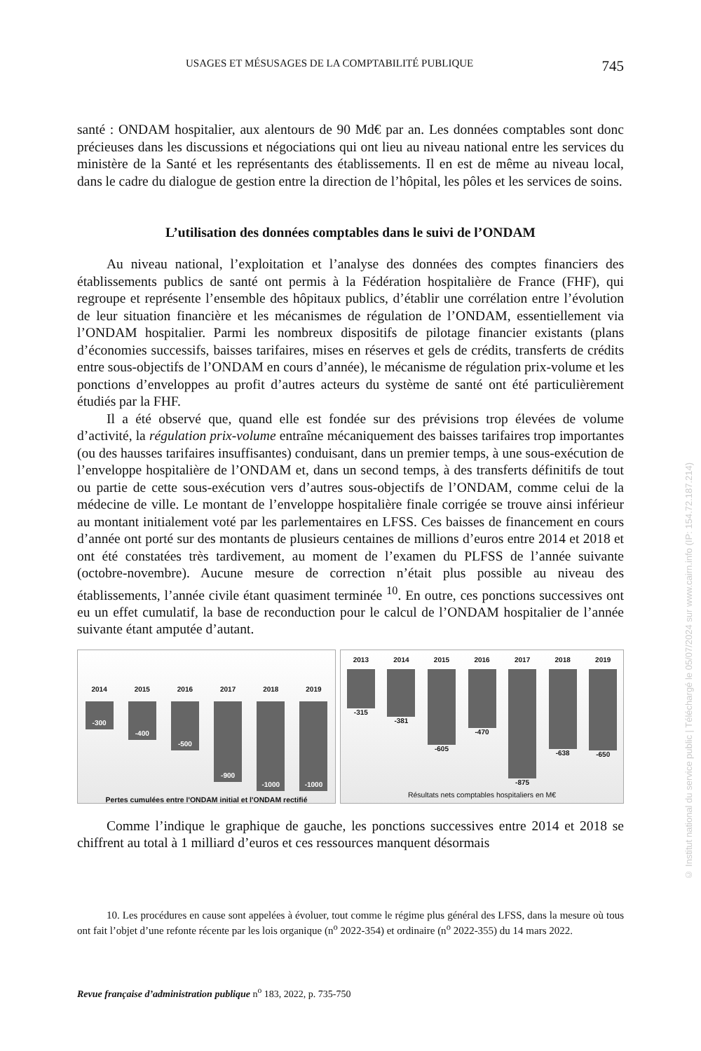USAGES ET MÉSUSAGES DE LA COMPTABILITÉ PUBLIQUE 745
santé : ONDAM hospitalier, aux alentours de 90 Md€ par an. Les données comptables sont donc précieuses dans les discussions et négociations qui ont lieu au niveau national entre les services du ministère de la Santé et les représentants des établissements. Il en est de même au niveau local, dans le cadre du dialogue de gestion entre la direction de l’hôpital, les pôles et les services de soins.
L’utilisation des données comptables dans le suivi de l’ONDAM
Au niveau national, l’exploitation et l’analyse des données des comptes financiers des établissements publics de santé ont permis à la Fédération hospitalière de France (FHF), qui regroupe et représente l’ensemble des hôpitaux publics, d’établir une corrélation entre l’évolution de leur situation financière et les mécanismes de régulation de l’ONDAM, essentiellement via l’ONDAM hospitalier. Parmi les nombreux dispositifs de pilotage financier existants (plans d’économies successifs, baisses tarifaires, mises en réserves et gels de crédits, transferts de crédits entre sous-objectifs de l’ONDAM en cours d’année), le mécanisme de régulation prix-volume et les ponctions d’enveloppes au profit d’autres acteurs du système de santé ont été particulièrement étudiés par la FHF.
Il a été observé que, quand elle est fondée sur des prévisions trop élevées de volume d’activité, la régulation prix-volume entraîne mécaniquement des baisses tarifaires trop importantes (ou des hausses tarifaires insuffisantes) conduisant, dans un premier temps, à une sous-exécution de l’enveloppe hospitalière de l’ONDAM et, dans un second temps, à des transferts définitifs de tout ou partie de cette sous-exécution vers d’autres sous-objectifs de l’ONDAM, comme celui de la médecine de ville. Le montant de l’enveloppe hospitalière finale corrigée se trouve ainsi inférieur au montant initialement voté par les parlementaires en LFSS. Ces baisses de financement en cours d’année ont porté sur des montants de plusieurs centaines de millions d’euros entre 2014 et 2018 et ont été constatées très tardivement, au moment de l’examen du PLFSS de l’année suivante (octobre-novembre). Aucune mesure de correction n’était plus possible au niveau des établissements, l’année civile étant quasiment terminée <sup>10</sup>. En outre, ces ponctions successives ont eu un effet cumulatif, la base de reconduction pour le calcul de l’ONDAM hospitalier de l’année suivante étant amputée d’autant.
2014
-300
2015
-400
2016
-500
2017
-900
2018
-1000
2019
-1000
Pertes cumulées entre l'ONDAM initial et l'ONDAM rectifié
2013
-315
2014
-381
2015
-605
2016
-470
2017
-875
2018
-638
2019
-650
Résultats nets comptables hospitaliers en M€
Comme l’indique le graphique de gauche, les ponctions successives entre 2014 et 2018 se chiffrent au total à 1 milliard d’euros et ces ressources manquent désormais
10. Les procédures en cause sont appelées à évoluer, tout comme le régime plus général des LFSS, dans la mesure où tous ont fait l’objet d’une refonte récente par les lois organique (n<sup>o</sup> 2022-354) et ordinaire (n<sup>o</sup> 2022-355) du 14 mars 2022.
Revue française d’administration publique n<sup>o</sup> 183, 2022, p. 735-750
© Institut national du service public | Téléchargé le 05/07/2024 sur www.cairn.info (IP: 154.72.187.214)